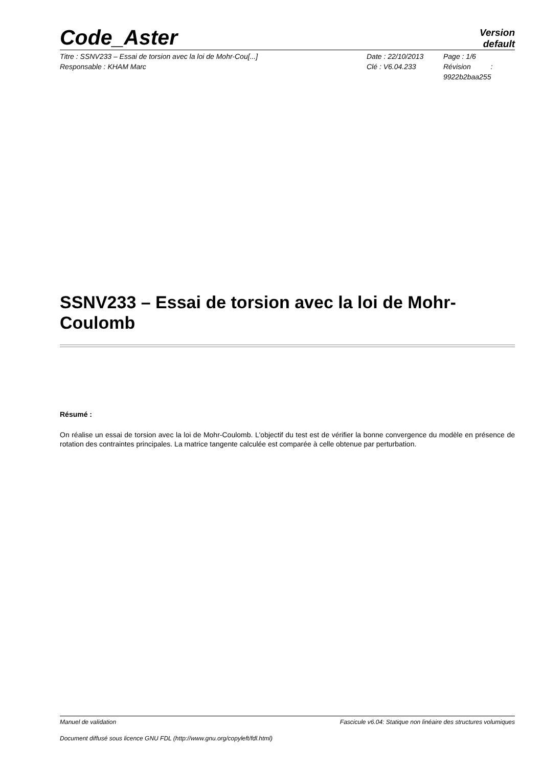Code_Aster
Version
default
Titre : SSNV233 – Essai de torsion avec la loi de Mohr-Cou[...]
Responsable : KHAM Marc
Date : 22/10/2013
Clé : V6.04.233
Page : 1/6
Révision :
9922b2baa255
SSNV233 – Essai de torsion avec la loi de Mohr-Coulomb
Résumé :
On réalise un essai de torsion avec la loi de Mohr-Coulomb. L'objectif du test est de vérifier la bonne convergence du modèle en présence de rotation des contraintes principales. La matrice tangente calculée est comparée à celle obtenue par perturbation.
Manuel de validation Fascicule v6.04: Statique non linéaire des structures volumiques
Document diffusé sous licence GNU FDL (http://www.gnu.org/copyleft/fdl.html)